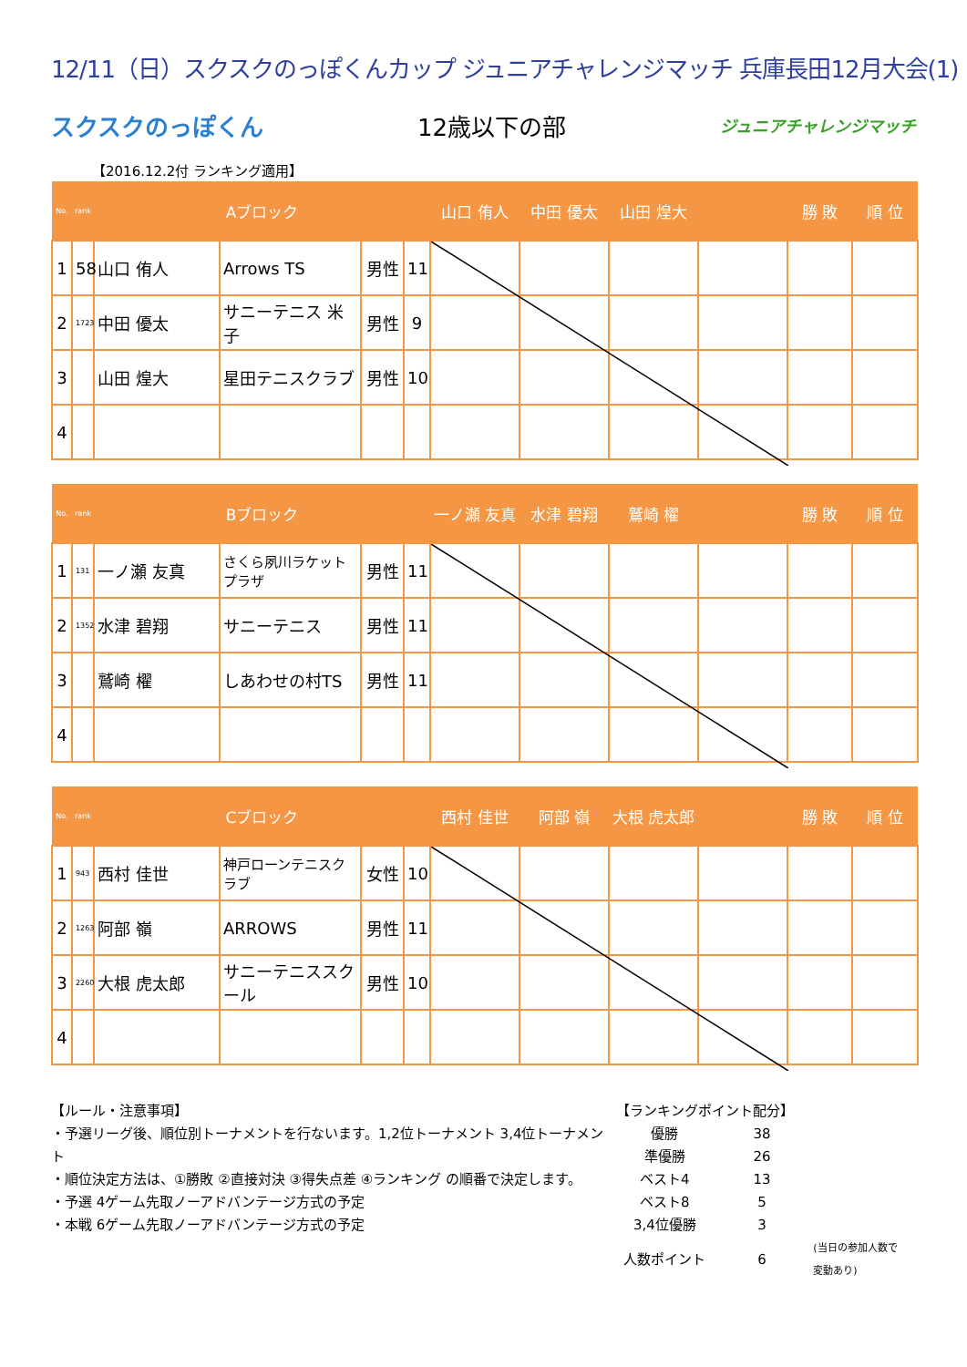12/11（日）スクスクのっぽくんカップ ジュニアチャレンジマッチ 兵庫長田12月大会(1)
スクスクのっぽくん 12歳以下の部 ジュニアチャレンジマッチ
【2016.12.2付 ランキング適用】
| No. | rank | Aブロック | | | | 山口 侑人 | 中田 優太 | 山田 煌大 | | 勝 敗 | 順 位 |
| --- | --- | --- | --- | --- | --- | --- | --- | --- | --- | --- | --- |
| 1 | 58 | 山口 侑人 | Arrows TS | 男性 | 11 | | | | | | |
| 2 | 1723 | 中田 優太 | サニーテニス 米子 | 男性 | 9 | | | | | | |
| 3 | | 山田 煌大 | 星田テニスクラブ | 男性 | 10 | | | | | | |
| 4 | | | | | | | | | | | |
| No. | rank | Bブロック | | | | 一ノ瀬 友真 | 水津 碧翔 | 鷲崎 櫂 | | 勝 敗 | 順 位 |
| --- | --- | --- | --- | --- | --- | --- | --- | --- | --- | --- | --- |
| 1 | 131 | 一ノ瀬 友真 | さくら夙川ラケットプラザ | 男性 | 11 | | | | | | |
| 2 | 1352 | 水津 碧翔 | サニーテニス | 男性 | 11 | | | | | | |
| 3 | | 鷲崎 櫂 | しあわせの村TS | 男性 | 11 | | | | | | |
| 4 | | | | | | | | | | | |
| No. | rank | Cブロック | | | | 西村 佳世 | 阿部 嶺 | 大根 虎太郎 | | 勝 敗 | 順 位 |
| --- | --- | --- | --- | --- | --- | --- | --- | --- | --- | --- | --- |
| 1 | 943 | 西村 佳世 | 神戸ローンテニスクラブ | 女性 | 10 | | | | | | |
| 2 | 1263 | 阿部 嶺 | ARROWS | 男性 | 11 | | | | | | |
| 3 | 2260 | 大根 虎太郎 | サニーテニススクール | 男性 | 10 | | | | | | |
| 4 | | | | | | | | | | | |
【ルール・注意事項】
・予選リーグ後、順位別トーナメントを行ないます。1,2位トーナメント 3,4位トーナメント
・順位決定方法は、①勝敗 ②直接対決 ③得失点差 ④ランキング の順番で決定します。
・予選 4ゲーム先取ノーアドバンテージ方式の予定
・本戦 6ゲーム先取ノーアドバンテージ方式の予定
【ランキングポイント配分】
| 優勝 | 38 | |
| 準優勝 | 26 | |
| ベスト4 | 13 | |
| ベスト8 | 5 | |
| 3,4位優勝 | 3 | |
| 人数ポイント | 6 | (当日の参加人数で変動あり) |